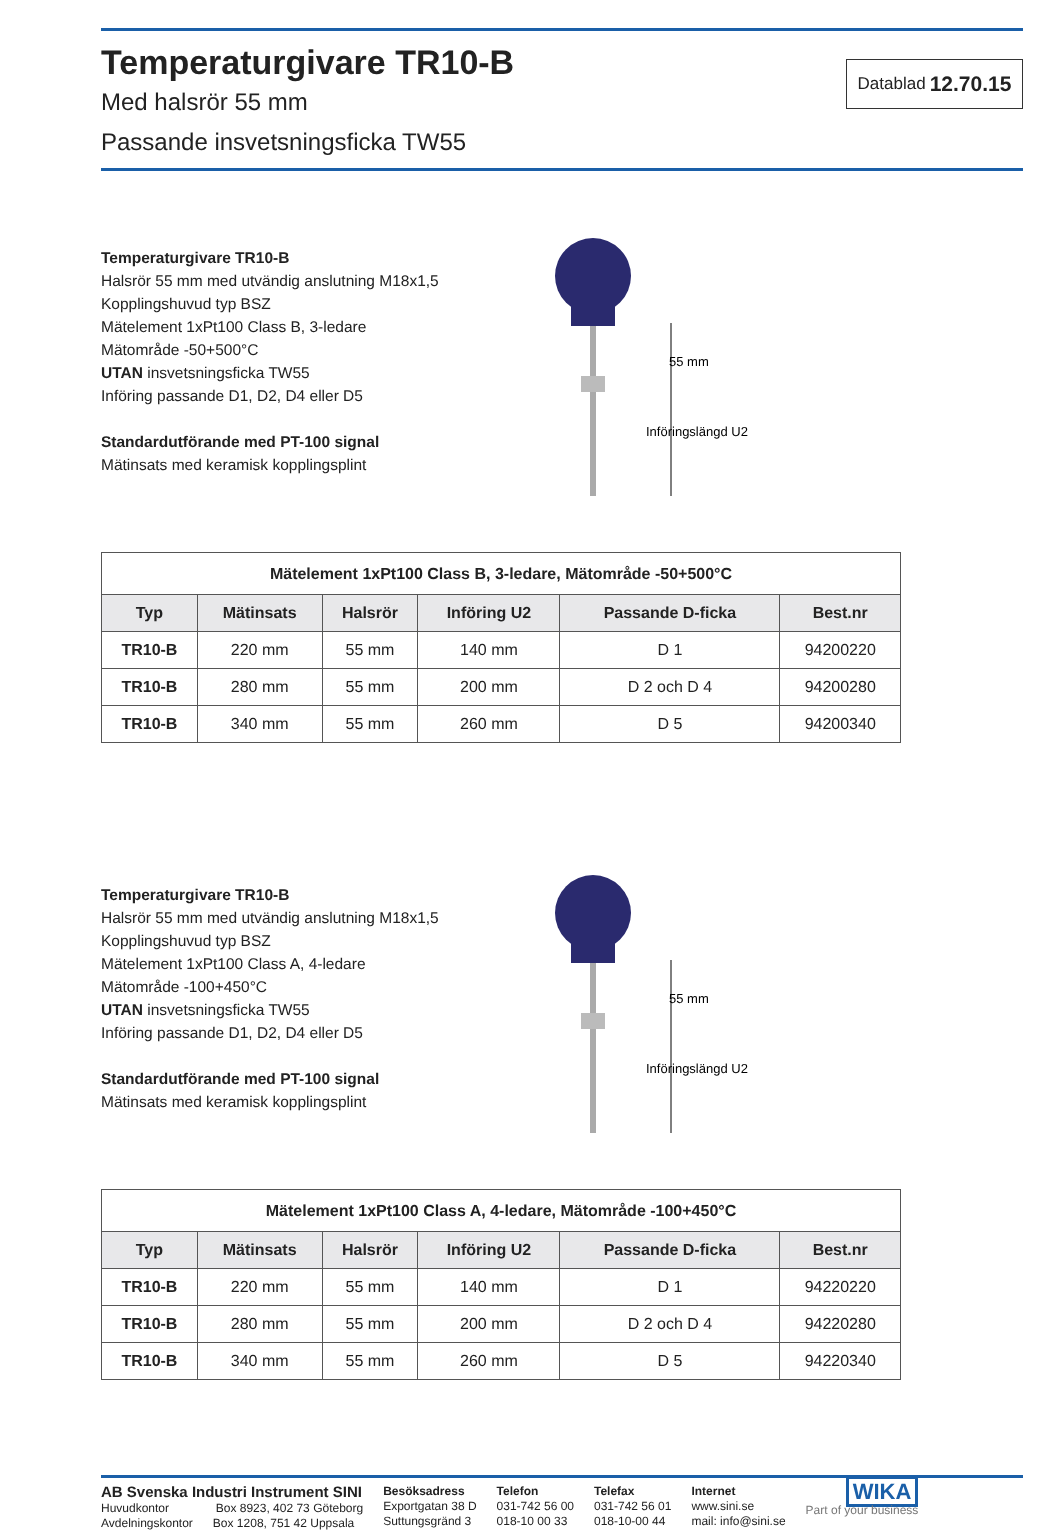Temperaturgivare TR10-B
Med halsrör 55 mm
Passande insvetsningsficka TW55
Datablad 12.70.15
Temperaturgivare TR10-B
Halsrör 55 mm med utvändig anslutning M18x1,5
Kopplingshuvud typ BSZ
Mätelement 1xPt100 Class B, 3-ledare
Mätområde -50+500°C
UTAN insvetsningsficka TW55
Införing passande D1, D2, D4 eller D5
Standardutförande med PT-100 signal
Mätinsats med keramisk kopplingsplint
55 mm
Införingslängd U2
| Mätelement 1xPt100 Class B, 3-ledare, Mätområde -50+500°C | | | | | |
| --- | --- | --- | --- | --- | --- |
| Typ | Mätinsats | Halsrör | Införing U2 | Passande D-ficka | Best.nr |
| TR10-B | 220 mm | 55 mm | 140 mm | D 1 | 94200220 |
| TR10-B | 280 mm | 55 mm | 200 mm | D 2 och D 4 | 94200280 |
| TR10-B | 340 mm | 55 mm | 260 mm | D 5 | 94200340 |
Temperaturgivare TR10-B
Halsrör 55 mm med utvändig anslutning M18x1,5
Kopplingshuvud typ BSZ
Mätelement 1xPt100 Class A, 4-ledare
Mätområde -100+450°C
UTAN insvetsningsficka TW55
Införing passande D1, D2, D4 eller D5
Standardutförande med PT-100 signal
Mätinsats med keramisk kopplingsplint
55 mm
Införingslängd U2
| Mätelement 1xPt100 Class A, 4-ledare, Mätområde -100+450°C | | | | | |
| --- | --- | --- | --- | --- | --- |
| Typ | Mätinsats | Halsrör | Införing U2 | Passande D-ficka | Best.nr |
| TR10-B | 220 mm | 55 mm | 140 mm | D 1 | 94220220 |
| TR10-B | 280 mm | 55 mm | 200 mm | D 2 och D 4 | 94220280 |
| TR10-B | 340 mm | 55 mm | 260 mm | D 5 | 94220340 |
AB Svenska Industri Instrument SINI
Huvudkontor Box 8923, 402 73 Göteborg
Avdelningskontor Box 1208, 751 42 Uppsala
Besöksadress
Exportgatan 38 D
Suttungsgränd 3
Telefon
031-742 56 00
018-10 00 33
Telefax
031-742 56 01
018-10-00 44
Internet
www.sini.se
mail: info@sini.se
WIKA
Part of your business